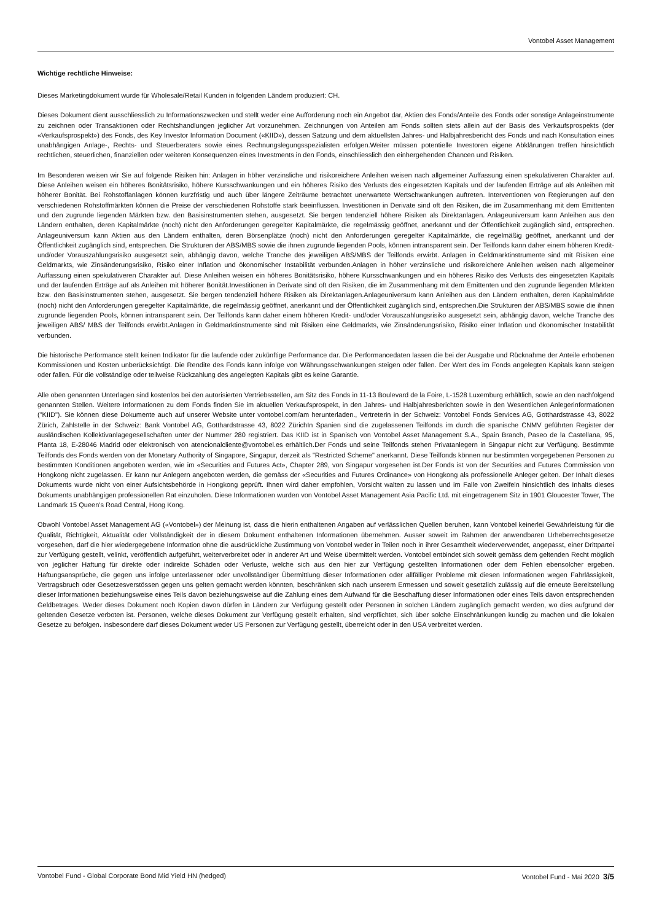Vontobel Asset Management
Wichtige rechtliche Hinweise:
Dieses Marketingdokument wurde für Wholesale/Retail Kunden in folgenden Ländern produziert: CH.
Dieses Dokument dient ausschliesslich zu Informationszwecken und stellt weder eine Aufforderung noch ein Angebot dar, Aktien des Fonds/Anteile des Fonds oder sonstige Anlageinstrumente zu zeichnen oder Transaktionen oder Rechtshandlungen jeglicher Art vorzunehmen. Zeichnungen von Anteilen am Fonds sollten stets allein auf der Basis des Verkaufsprospekts (der «Verkaufsprospekt») des Fonds, des Key Investor Information Document («KIID»), dessen Satzung und dem aktuellsten Jahres- und Halbjahresbericht des Fonds und nach Konsultation eines unabhängigen Anlage-, Rechts- und Steuerberaters sowie eines Rechnungslegungsspezialisten erfolgen.Weiter müssen potentielle Investoren eigene Abklärungen treffen hinsichtlich rechtlichen, steuerlichen, finanziellen oder weiteren Konsequenzen eines Investments in den Fonds, einschliesslich den einhergehenden Chancen und Risiken.
Im Besonderen weisen wir Sie auf folgende Risiken hin: Anlagen in höher verzinsliche und risikoreichere Anleihen weisen nach allgemeiner Auffassung einen spekulativeren Charakter auf. Diese Anleihen weisen ein höheres Bonitätsrisiko, höhere Kursschwankungen und ein höheres Risiko des Verlusts des eingesetzten Kapitals und der laufenden Erträge auf als Anleihen mit höherer Bonität. Bei Rohstoffanlagen können kurzfristig und auch über längere Zeiträume betrachtet unerwartete Wertschwankungen auftreten. Interventionen von Regierungen auf den verschiedenen Rohstoffmärkten können die Preise der verschiedenen Rohstoffe stark beeinflussen. Investitionen in Derivate sind oft den Risiken, die im Zusammenhang mit dem Emittenten und den zugrunde liegenden Märkten bzw. den Basisinstrumenten stehen, ausgesetzt. Sie bergen tendenziell höhere Risiken als Direktanlagen. Anlageuniversum kann Anleihen aus den Ländern enthalten, deren Kapitalmärkte (noch) nicht den Anforderungen geregelter Kapitalmärkte, die regelmässig geöffnet, anerkannt und der Öffentlichkeit zugänglich sind, entsprechen. Anlageuniversum kann Aktien aus den Ländern enthalten, deren Börsenplätze (noch) nicht den Anforderungen geregelter Kapitalmärkte, die regelmäßig geöffnet, anerkannt und der Öffentlichkeit zugänglich sind, entsprechen. Die Strukturen der ABS/MBS sowie die ihnen zugrunde liegenden Pools, können intransparent sein. Der Teilfonds kann daher einem höheren Kredit- und/oder Vorauszahlungsrisiko ausgesetzt sein, abhängig davon, welche Tranche des jeweiligen ABS/MBS der Teilfonds erwirbt. Anlagen in Geldmarktinstrumente sind mit Risiken eine Geldmarkts, wie Zinsänderungsrisiko, Risiko einer Inflation und ökonomischer Instabilität verbunden.Anlagen in höher verzinsliche und risikoreichere Anleihen weisen nach allgemeiner Auffassung einen spekulativeren Charakter auf. Diese Anleihen weisen ein höheres Bonitätsrisiko, höhere Kursschwankungen und ein höheres Risiko des Verlusts des eingesetzten Kapitals und der laufenden Erträge auf als Anleihen mit höherer Bonität.Investitionen in Derivate sind oft den Risiken, die im Zusammenhang mit dem Emittenten und den zugrunde liegenden Märkten bzw. den Basisinstrumenten stehen, ausgesetzt. Sie bergen tendenziell höhere Risiken als Direktanlagen.Anlageuniversum kann Anleihen aus den Ländern enthalten, deren Kapitalmärkte (noch) nicht den Anforderungen geregelter Kapitalmärkte, die regelmässig geöffnet, anerkannt und der Öffentlichkeit zugänglich sind, entsprechen.Die Strukturen der ABS/MBS sowie die ihnen zugrunde liegenden Pools, können intransparent sein. Der Teilfonds kann daher einem höheren Kredit- und/oder Vorauszahlungsrisiko ausgesetzt sein, abhängig davon, welche Tranche des jeweiligen ABS/ MBS der Teilfonds erwirbt.Anlagen in Geldmarktinstrumente sind mit Risiken eine Geldmarkts, wie Zinsänderungsrisiko, Risiko einer Inflation und ökonomischer Instabilität verbunden.
Die historische Performance stellt keinen Indikator für die laufende oder zukünftige Performance dar. Die Performancedaten lassen die bei der Ausgabe und Rücknahme der Anteile erhobenen Kommissionen und Kosten unberücksichtigt. Die Rendite des Fonds kann infolge von Währungsschwankungen steigen oder fallen. Der Wert des im Fonds angelegten Kapitals kann steigen oder fallen. Für die vollständige oder teilweise Rückzahlung des angelegten Kapitals gibt es keine Garantie.
Alle oben genannten Unterlagen sind kostenlos bei den autorisierten Vertriebsstellen, am Sitz des Fonds in 11-13 Boulevard de la Foire, L-1528 Luxemburg erhältlich, sowie an den nachfolgend genannten Stellen. Weitere Informationen zu dem Fonds finden Sie im aktuellen Verkaufsprospekt, in den Jahres- und Halbjahresberichten sowie in den Wesentlichen Anlegerinformationen ("KIID"). Sie können diese Dokumente auch auf unserer Website unter vontobel.com/am herunterladen., Vertreterin in der Schweiz: Vontobel Fonds Services AG, Gotthardstrasse 43, 8022 Zürich, Zahlstelle in der Schweiz: Bank Vontobel AG, Gotthardstrasse 43, 8022 ZürichIn Spanien sind die zugelassenen Teilfonds im durch die spanische CNMV geführten Register der ausländischen Kollektivanlagegesellschaften unter der Nummer 280 registriert. Das KIID ist in Spanisch von Vontobel Asset Management S.A., Spain Branch, Paseo de la Castellana, 95, Planta 18, E-28046 Madrid oder elektronisch von atencionalcliente@vontobel.es erhältlich.Der Fonds und seine Teilfonds stehen Privatanlegern in Singapur nicht zur Verfügung. Bestimmte Teilfonds des Fonds werden von der Monetary Authority of Singapore, Singapur, derzeit als "Restricted Scheme" anerkannt. Diese Teilfonds können nur bestimmten vorgegebenen Personen zu bestimmten Konditionen angeboten werden, wie im «Securities and Futures Act», Chapter 289, von Singapur vorgesehen ist.Der Fonds ist von der Securities and Futures Commission von Hongkong nicht zugelassen. Er kann nur Anlegern angeboten werden, die gemäss der «Securities and Futures Ordinance» von Hongkong als professionelle Anleger gelten. Der Inhalt dieses Dokuments wurde nicht von einer Aufsichtsbehörde in Hongkong geprüft. Ihnen wird daher empfohlen, Vorsicht walten zu lassen und im Falle von Zweifeln hinsichtlich des Inhalts dieses Dokuments unabhängigen professionellen Rat einzuholen. Diese Informationen wurden von Vontobel Asset Management Asia Pacific Ltd. mit eingetragenem Sitz in 1901 Gloucester Tower, The Landmark 15 Queen's Road Central, Hong Kong.
Obwohl Vontobel Asset Management AG («Vontobel») der Meinung ist, dass die hierin enthaltenen Angaben auf verlässlichen Quellen beruhen, kann Vontobel keinerlei Gewährleistung für die Qualität, Richtigkeit, Aktualität oder Vollständigkeit der in diesem Dokument enthaltenen Informationen übernehmen. Ausser soweit im Rahmen der anwendbaren Urheberrechtsgesetze vorgesehen, darf die hier wiedergegebene Information ohne die ausdrückliche Zustimmung von Vontobel weder in Teilen noch in ihrer Gesamtheit wiederverwendet, angepasst, einer Drittpartei zur Verfügung gestellt, velinkt, veröffentlich aufgeführt, weiterverbreitet oder in anderer Art und Weise übermittelt werden. Vontobel entbindet sich soweit gemäss dem geltenden Recht möglich von jeglicher Haftung für direkte oder indirekte Schäden oder Verluste, welche sich aus den hier zur Verfügung gestellten Informationen oder dem Fehlen ebensolcher ergeben. Haftungsansprüche, die gegen uns infolge unterlassener oder unvollständiger Übermittlung dieser Informationen oder allfälliger Probleme mit diesen Informationen wegen Fahrlässigkeit, Vertragsbruch oder Gesetzesverstössen gegen uns gelten gemacht werden könnten, beschränken sich nach unserem Ermessen und soweit gesetzlich zulässig auf die erneute Bereitstellung dieser Informationen beziehungsweise eines Teils davon beziehungsweise auf die Zahlung eines dem Aufwand für die Beschaffung dieser Informationen oder eines Teils davon entsprechenden Geldbetrages. Weder dieses Dokument noch Kopien davon dürfen in Ländern zur Verfügung gestellt oder Personen in solchen Ländern zugänglich gemacht werden, wo dies aufgrund der geltenden Gesetze verboten ist. Personen, welche dieses Dokument zur Verfügung gestellt erhalten, sind verpflichtet, sich über solche Einschränkungen kundig zu machen und die lokalen Gesetze zu befolgen. Insbesondere darf dieses Dokument weder US Personen zur Verfügung gestellt, überreicht oder in den USA verbreitet werden.
Vontobel Fund - Global Corporate Bond Mid Yield HN (hedged) Vontobel Fund - Mai 2020 3/5